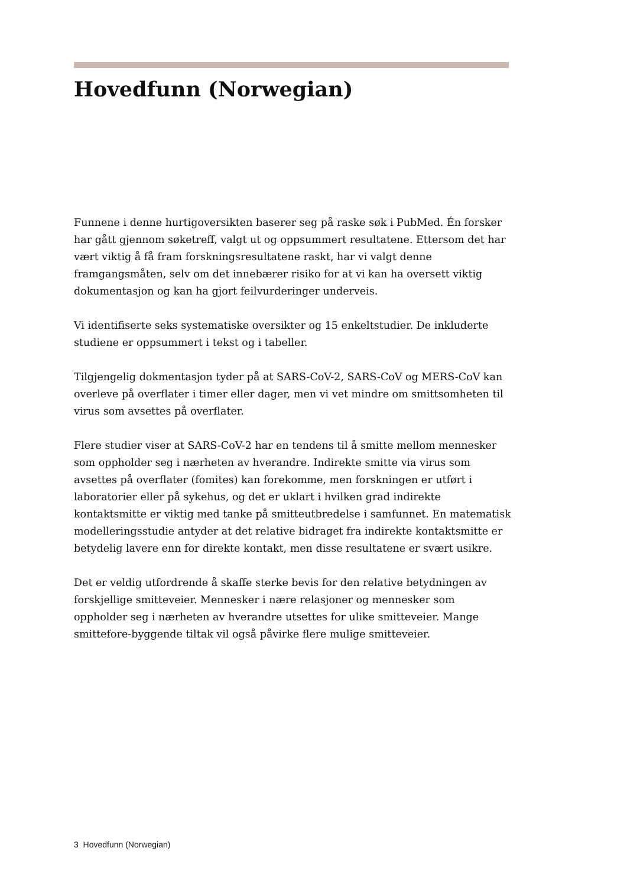Hovedfunn (Norwegian)
Funnene i denne hurtigoversikten baserer seg på raske søk i PubMed. Én forsker har gått gjennom søketreff, valgt ut og oppsummert resultatene. Ettersom det har vært viktig å få fram forskningsresultatene raskt, har vi valgt denne framgangsmåten, selv om det innebærer risiko for at vi kan ha oversett viktig dokumentasjon og kan ha gjort feilvurderinger underveis.
Vi identifiserte seks systematiske oversikter og 15 enkeltstudier. De inkluderte studiene er oppsummert i tekst og i tabeller.
Tilgjengelig dokmentasjon tyder på at SARS-CoV-2, SARS-CoV og MERS-CoV kan overleve på overflater i timer eller dager, men vi vet mindre om smittsomheten til virus som avsettes på overflater.
Flere studier viser at SARS-CoV-2 har en tendens til å smitte mellom mennesker som oppholder seg i nærheten av hverandre. Indirekte smitte via virus som avsettes på overflater (fomites) kan forekomme, men forskningen er utført i laboratorier eller på sykehus, og det er uklart i hvilken grad indirekte kontaktsmitte er viktig med tanke på smitteutbredelse i samfunnet. En matematisk modelleringsstudie antyder at det relative bidraget fra indirekte kontaktsmitte er betydelig lavere enn for direkte kontakt, men disse resultatene er svært usikre.
Det er veldig utfordrende å skaffe sterke bevis for den relative betydningen av forskjellige smitteveier. Mennesker i nære relasjoner og mennesker som oppholder seg i nærheten av hverandre utsettes for ulike smitteveier. Mange smittefore-byggende tiltak vil også påvirke flere mulige smitteveier.
3 Hovedfunn (Norwegian)